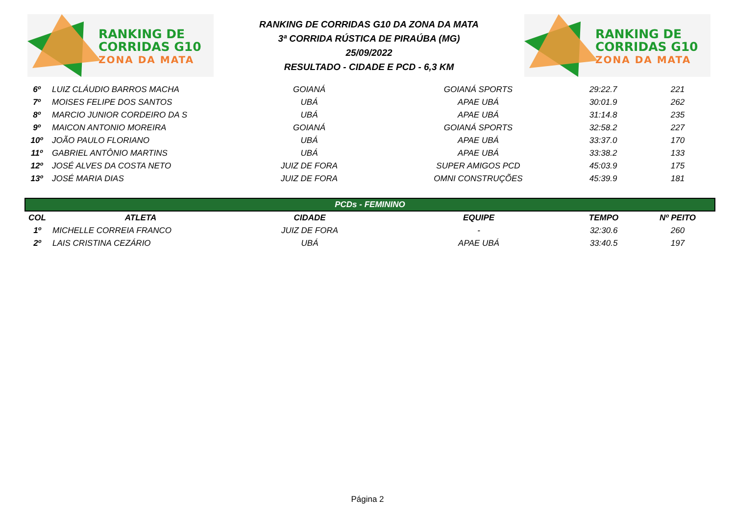RANKING DE
CORRIDAS G10
ZONA DA MATA
RANKING DE CORRIDAS G10 DA ZONA DA MATA
3ª CORRIDA RÚSTICA DE PIRAÚBA (MG)
25/09/2022
RESULTADO - CIDADE E PCD - 6,3 KM
RANKING DE
CORRIDAS G10
ZONA DA MATA
| 6º | LUIZ CLÁUDIO BARROS MACHA | GOIANÁ | GOIANÁ SPORTS | 29:22.7 | 221 |
| 7º | MOISES FELIPE DOS SANTOS | UBÁ | APAE UBÁ | 30:01.9 | 262 |
| 8º | MARCIO JUNIOR CORDEIRO DA S | UBÁ | APAE UBÁ | 31:14.8 | 235 |
| 9º | MAICON ANTONIO MOREIRA | GOIANÁ | GOIANÁ SPORTS | 32:58.2 | 227 |
| 10º | JOÃO PAULO FLORIANO | UBÁ | APAE UBÁ | 33:37.0 | 170 |
| 11º | GABRIEL ANTÔNIO MARTINS | UBÁ | APAE UBÁ | 33:38.2 | 133 |
| 12º | JOSÉ ALVES DA COSTA NETO | JUIZ DE FORA | SUPER AMIGOS PCD | 45:03.9 | 175 |
| 13º | JOSÉ MARIA DIAS | JUIZ DE FORA | OMNI CONSTRUÇÕES | 45:39.9 | 181 |
| PCDs - FEMININO | | | | | |
| --- | --- | --- | --- | --- | --- |
| COL | ATLETA | CIDADE | EQUIPE | TEMPO | Nº PEITO |
| 1º | MICHELLE CORREIA FRANCO | JUIZ DE FORA | - | 32:30.6 | 260 |
| 2º | LAIS CRISTINA CEZÁRIO | UBÁ | APAE UBÁ | 33:40.5 | 197 |
Página 2